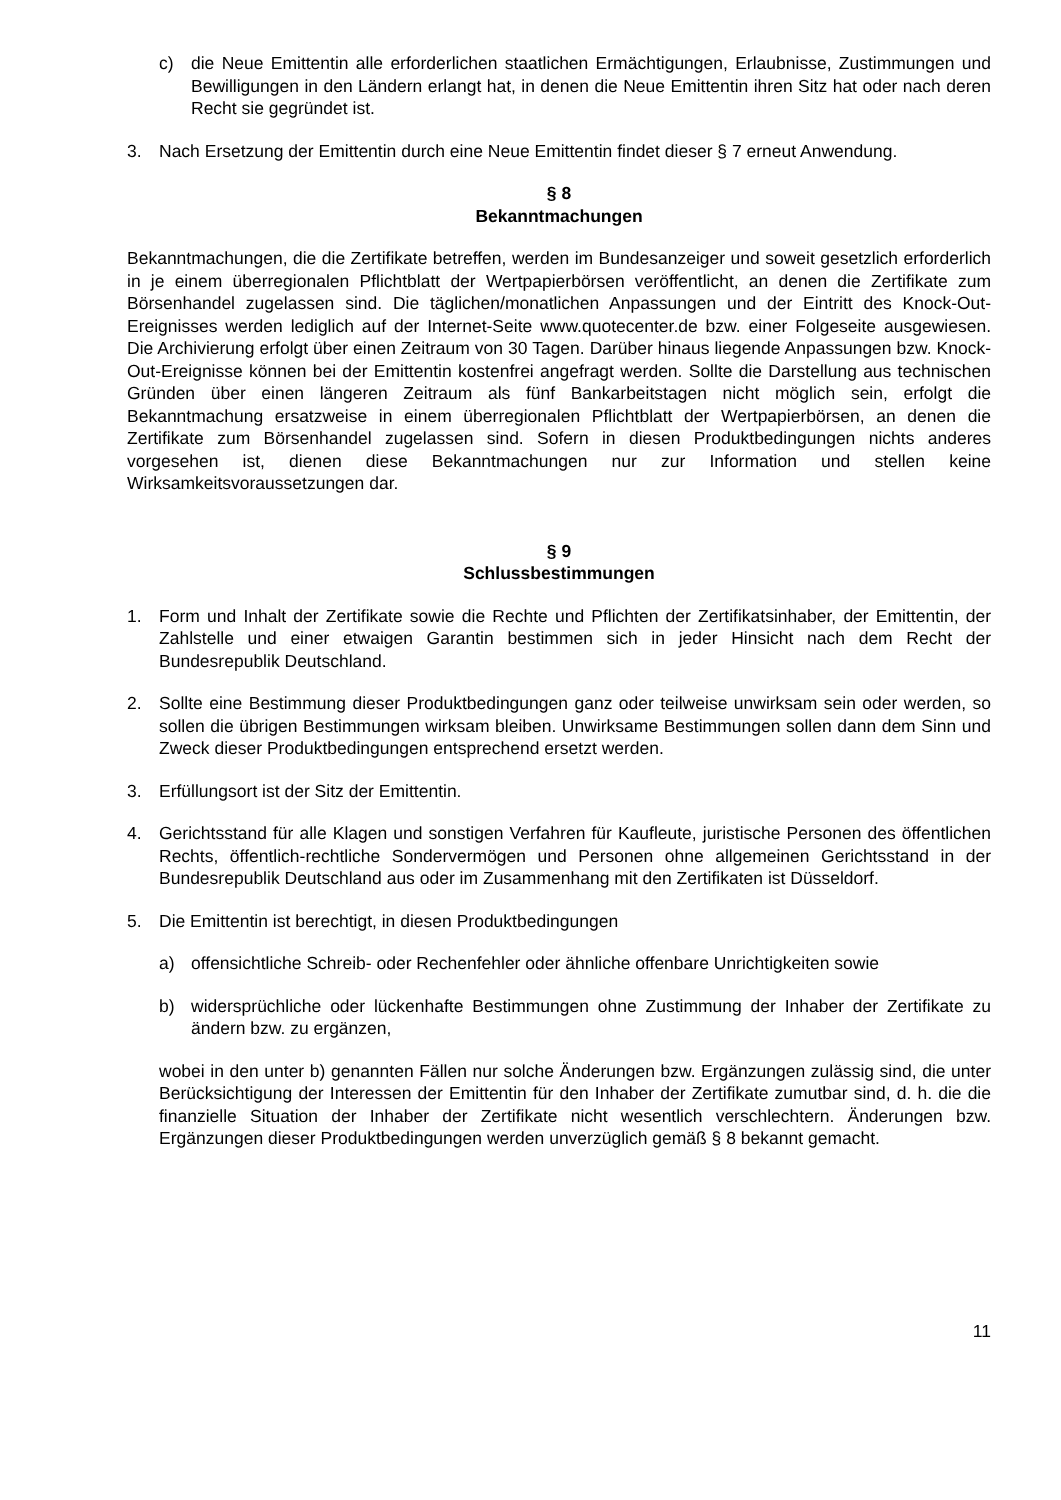c) die Neue Emittentin alle erforderlichen staatlichen Ermächtigungen, Erlaubnisse, Zustimmungen und Bewilligungen in den Ländern erlangt hat, in denen die Neue Emittentin ihren Sitz hat oder nach deren Recht sie gegründet ist.
3. Nach Ersetzung der Emittentin durch eine Neue Emittentin findet dieser § 7 erneut Anwendung.
§ 8
Bekanntmachungen
Bekanntmachungen, die die Zertifikate betreffen, werden im Bundesanzeiger und soweit gesetzlich erforderlich in je einem überregionalen Pflichtblatt der Wertpapierbörsen veröffentlicht, an denen die Zertifikate zum Börsenhandel zugelassen sind. Die täglichen/monatlichen Anpassungen und der Eintritt des Knock-Out-Ereignisses werden lediglich auf der Internet-Seite www.quotecenter.de bzw. einer Folgeseite ausgewiesen. Die Archivierung erfolgt über einen Zeitraum von 30 Tagen. Darüber hinaus liegende Anpassungen bzw. Knock-Out-Ereignisse können bei der Emittentin kostenfrei angefragt werden. Sollte die Darstellung aus technischen Gründen über einen längeren Zeitraum als fünf Bankarbeitstagen nicht möglich sein, erfolgt die Bekanntmachung ersatzweise in einem überregionalen Pflichtblatt der Wertpapierbörsen, an denen die Zertifikate zum Börsenhandel zugelassen sind. Sofern in diesen Produktbedingungen nichts anderes vorgesehen ist, dienen diese Bekanntmachungen nur zur Information und stellen keine Wirksamkeitsvoraussetzungen dar.
§ 9
Schlussbestimmungen
1. Form und Inhalt der Zertifikate sowie die Rechte und Pflichten der Zertifikatsinhaber, der Emittentin, der Zahlstelle und einer etwaigen Garantin bestimmen sich in jeder Hinsicht nach dem Recht der Bundesrepublik Deutschland.
2. Sollte eine Bestimmung dieser Produktbedingungen ganz oder teilweise unwirksam sein oder werden, so sollen die übrigen Bestimmungen wirksam bleiben. Unwirksame Bestimmungen sollen dann dem Sinn und Zweck dieser Produktbedingungen entsprechend ersetzt werden.
3. Erfüllungsort ist der Sitz der Emittentin.
4. Gerichtsstand für alle Klagen und sonstigen Verfahren für Kaufleute, juristische Personen des öffentlichen Rechts, öffentlich-rechtliche Sondervermögen und Personen ohne allgemeinen Gerichtsstand in der Bundesrepublik Deutschland aus oder im Zusammenhang mit den Zertifikaten ist Düsseldorf.
5. Die Emittentin ist berechtigt, in diesen Produktbedingungen
a) offensichtliche Schreib- oder Rechenfehler oder ähnliche offenbare Unrichtigkeiten sowie
b) widersprüchliche oder lückenhafte Bestimmungen ohne Zustimmung der Inhaber der Zertifikate zu ändern bzw. zu ergänzen,
wobei in den unter b) genannten Fällen nur solche Änderungen bzw. Ergänzungen zulässig sind, die unter Berücksichtigung der Interessen der Emittentin für den Inhaber der Zertifikate zumutbar sind, d. h. die die finanzielle Situation der Inhaber der Zertifikate nicht wesentlich verschlechtern. Änderungen bzw. Ergänzungen dieser Produktbedingungen werden unverzüglich gemäß § 8 bekannt gemacht.
11